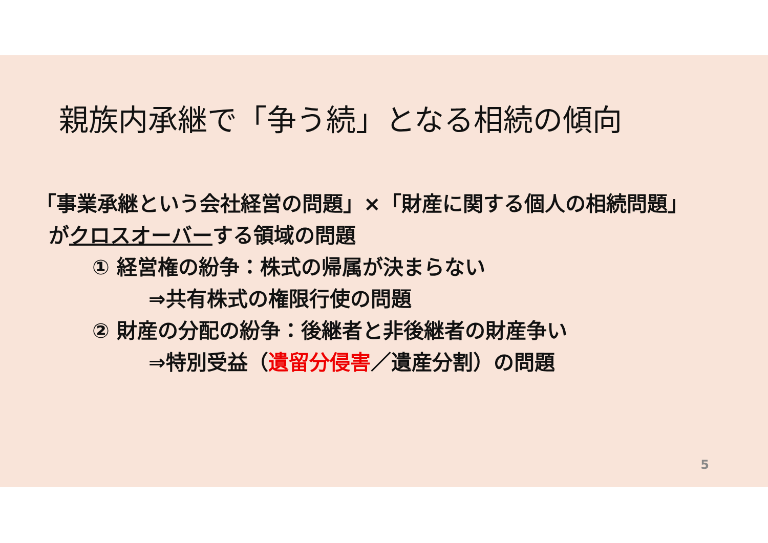親族内承継で「争う続」となる相続の傾向
「事業承継という会社経営の問題」×「財産に関する個人の相続問題」
がクロスオーバーする領域の問題
① 経営権の紛争：株式の帰属が決まらない
⇒共有株式の権限行使の問題
② 財産の分配の紛争：後継者と非後継者の財産争い
⇒特別受益（遺留分侵害／遺産分割）の問題
5